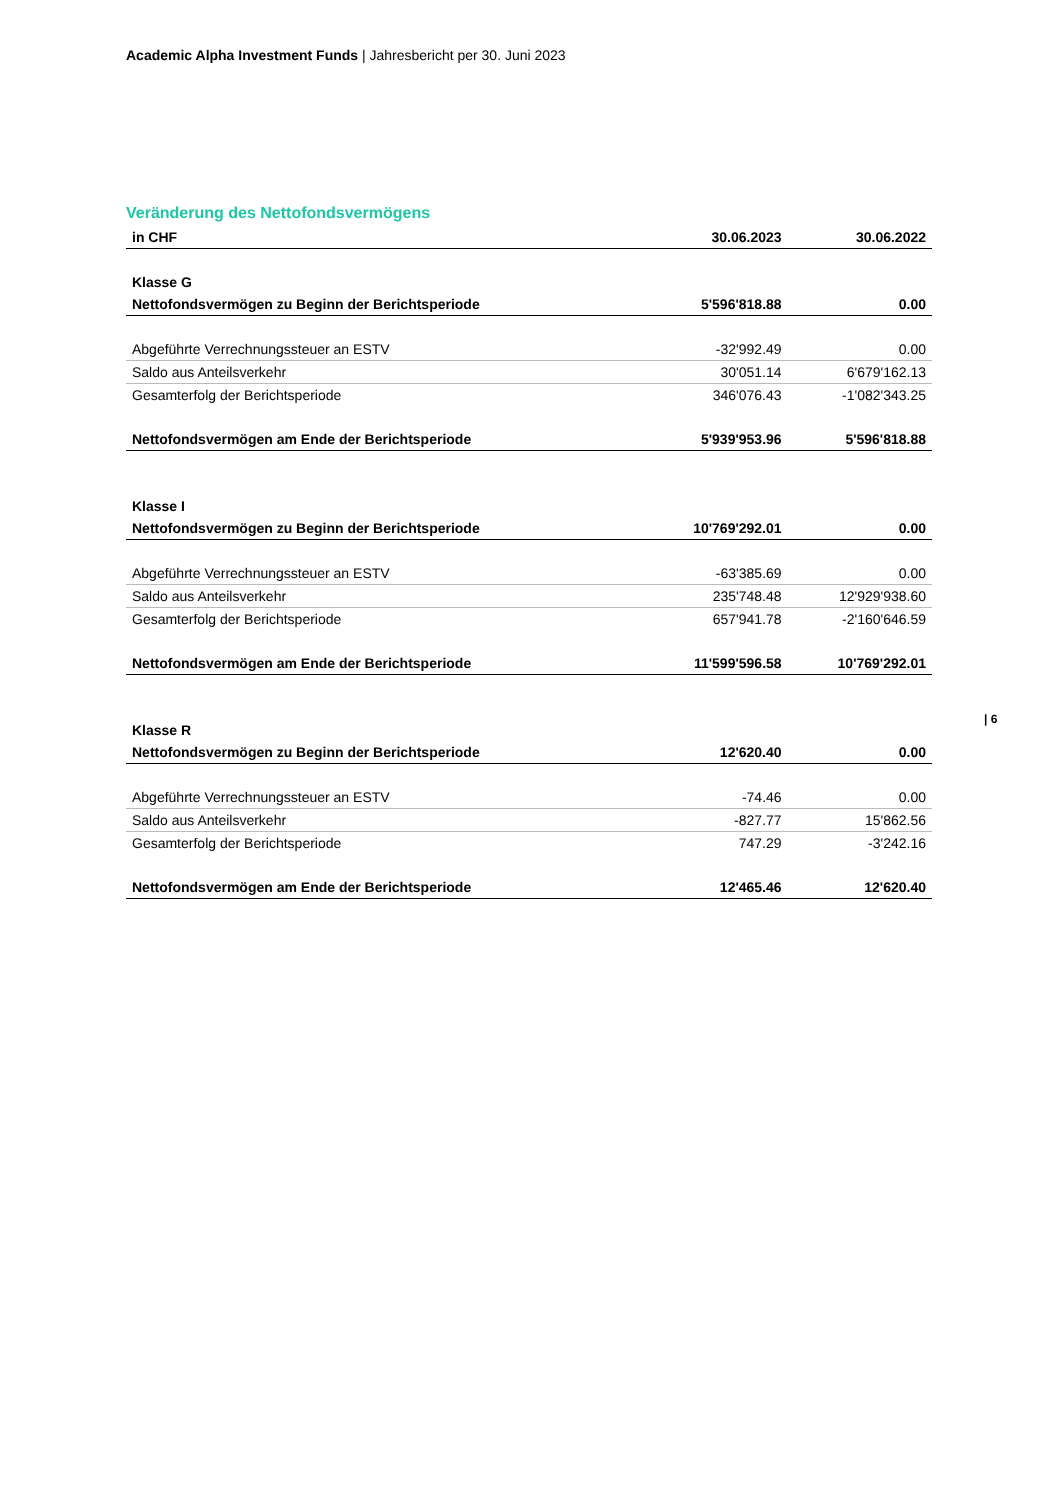Academic Alpha Investment Funds | Jahresbericht per 30. Juni 2023
Veränderung des Nettofondsvermögens
| in CHF | 30.06.2023 | 30.06.2022 |
| --- | --- | --- |
| Klasse G | | |
| Nettofondsvermögen zu Beginn der Berichtsperiode | 5'596'818.88 | 0.00 |
| Abgeführte Verrechnungssteuer an ESTV | -32'992.49 | 0.00 |
| Saldo aus Anteilsverkehr | 30'051.14 | 6'679'162.13 |
| Gesamterfolg der Berichtsperiode | 346'076.43 | -1'082'343.25 |
| Nettofondsvermögen am Ende der Berichtsperiode | 5'939'953.96 | 5'596'818.88 |
| Klasse I | | |
| Nettofondsvermögen zu Beginn der Berichtsperiode | 10'769'292.01 | 0.00 |
| Abgeführte Verrechnungssteuer an ESTV | -63'385.69 | 0.00 |
| Saldo aus Anteilsverkehr | 235'748.48 | 12'929'938.60 |
| Gesamterfolg der Berichtsperiode | 657'941.78 | -2'160'646.59 |
| Nettofondsvermögen am Ende der Berichtsperiode | 11'599'596.58 | 10'769'292.01 |
| Klasse R | | |
| Nettofondsvermögen zu Beginn der Berichtsperiode | 12'620.40 | 0.00 |
| Abgeführte Verrechnungssteuer an ESTV | -74.46 | 0.00 |
| Saldo aus Anteilsverkehr | -827.77 | 15'862.56 |
| Gesamterfolg der Berichtsperiode | 747.29 | -3'242.16 |
| Nettofondsvermögen am Ende der Berichtsperiode | 12'465.46 | 12'620.40 |
| 6